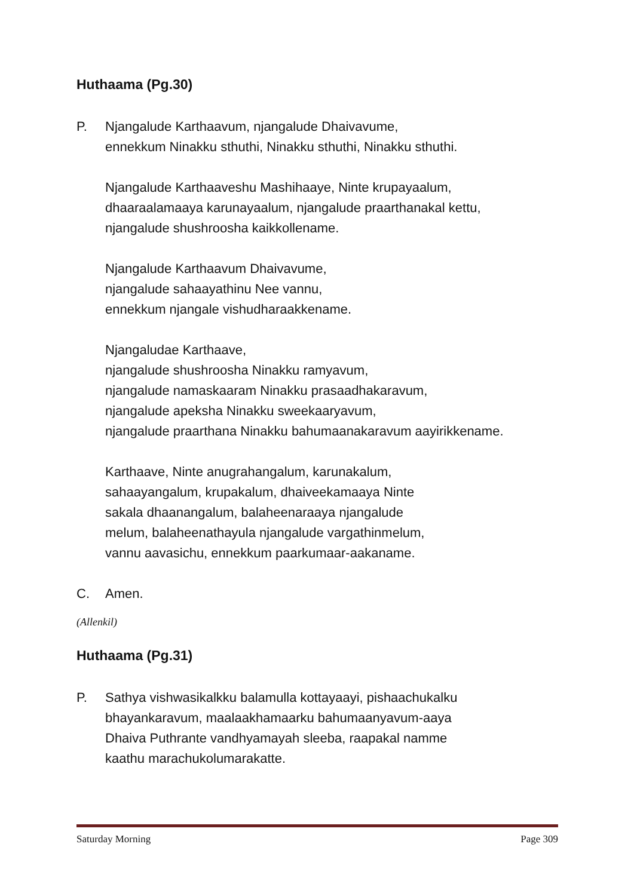Huthaama (Pg.30)
P.
Njangalude Karthaavum, njangalude Dhaivavume,
ennekkum Ninakku sthuthi, Ninakku sthuthi, Ninakku sthuthi.
Njangalude Karthaaveshu Mashihaaye, Ninte krupayaalum,
dhaaraalamaaya karunayaalum, njangalude praarthanakal kettu,
njangalude shushroosha kaikkollename.
Njangalude Karthaavum Dhaivavume,
njangalude sahaayathinu Nee vannu,
ennekkum njangale vishudharaakkename.
Njangaludae Karthaave,
njangalude shushroosha Ninakku ramyavum,
njangalude namaskaaram Ninakku prasaadhakaravum,
njangalude apeksha Ninakku sweekaaryavum,
njangalude praarthana Ninakku bahumaanakaravum aayirikkename.
Karthaave, Ninte anugrahangalum, karunakalum,
sahaayangalum, krupakalum, dhaiveekamaaya Ninte
sakala dhaanangalum, balaheenaraaya njangalude
melum, balaheenathayula njangalude vargathinmelum,
vannu aavasichu, ennekkum paarkumaar-aakaname.
C. Amen.
(Allenkil)
Huthaama (Pg.31)
P. Sathya vishwasikalkku balamulla kottayaayi, pishaachukalku
bhayankaravum, maalaakhamaarku bahumaanyavum-aaya
Dhaiva Puthrante vandhyamayah sleeba, raapakal namme
kaathu marachukolumarakatte.
Saturday Morning Page 309